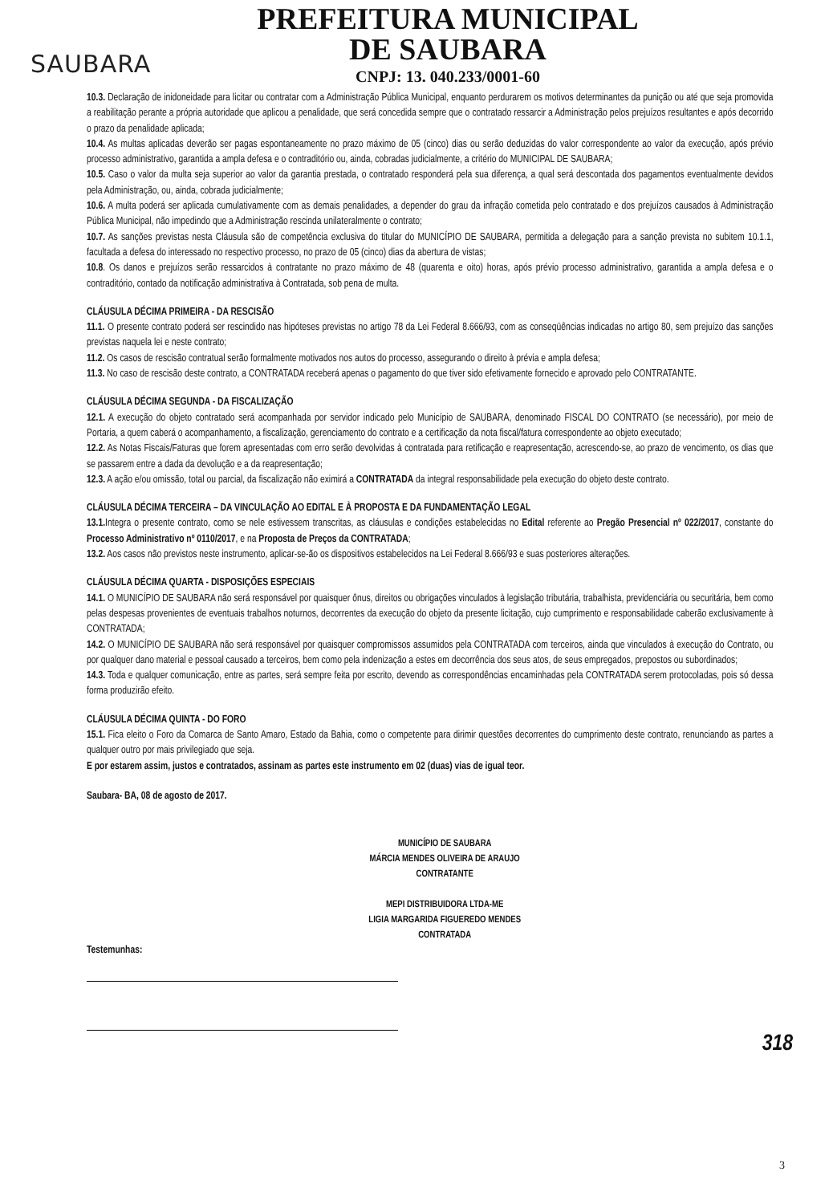SAUBARA
PREFEITURA MUNICIPAL
DE SAUBARA
CNPJ: 13. 040.233/0001-60
10.3. Declaração de inidoneidade para licitar ou contratar com a Administração Pública Municipal, enquanto perdurarem os motivos determinantes da punição ou até que seja promovida a reabilitação perante a própria autoridade que aplicou a penalidade, que será concedida sempre que o contratado ressarcir a Administração pelos prejuízos resultantes e após decorrido o prazo da penalidade aplicada;
10.4. As multas aplicadas deverão ser pagas espontaneamente no prazo máximo de 05 (cinco) dias ou serão deduzidas do valor correspondente ao valor da execução, após prévio processo administrativo, garantida a ampla defesa e o contraditório ou, ainda, cobradas judicialmente, a critério do MUNICIPAL DE SAUBARA;
10.5. Caso o valor da multa seja superior ao valor da garantia prestada, o contratado responderá pela sua diferença, a qual será descontada dos pagamentos eventualmente devidos pela Administração, ou, ainda, cobrada judicialmente;
10.6. A multa poderá ser aplicada cumulativamente com as demais penalidades, a depender do grau da infração cometida pelo contratado e dos prejuízos causados à Administração Pública Municipal, não impedindo que a Administração rescinda unilateralmente o contrato;
10.7. As sanções previstas nesta Cláusula são de competência exclusiva do titular do MUNICÍPIO DE SAUBARA, permitida a delegação para a sanção prevista no subitem 10.1.1, facultada a defesa do interessado no respectivo processo, no prazo de 05 (cinco) dias da abertura de vistas;
10.8. Os danos e prejuízos serão ressarcidos à contratante no prazo máximo de 48 (quarenta e oito) horas, após prévio processo administrativo, garantida a ampla defesa e o contraditório, contado da notificação administrativa à Contratada, sob pena de multa.
CLÁUSULA DÉCIMA PRIMEIRA - DA RESCISÃO
11.1. O presente contrato poderá ser rescindido nas hipóteses previstas no artigo 78 da Lei Federal 8.666/93, com as conseqüências indicadas no artigo 80, sem prejuízo das sanções previstas naquela lei e neste contrato;
11.2. Os casos de rescisão contratual serão formalmente motivados nos autos do processo, assegurando o direito à prévia e ampla defesa;
11.3. No caso de rescisão deste contrato, a CONTRATADA receberá apenas o pagamento do que tiver sido efetivamente fornecido e aprovado pelo CONTRATANTE.
CLÁUSULA DÉCIMA SEGUNDA - DA FISCALIZAÇÃO
12.1. A execução do objeto contratado será acompanhada por servidor indicado pelo Município de SAUBARA, denominado FISCAL DO CONTRATO (se necessário), por meio de Portaria, a quem caberá o acompanhamento, a fiscalização, gerenciamento do contrato e a certificação da nota fiscal/fatura correspondente ao objeto executado;
12.2. As Notas Fiscais/Faturas que forem apresentadas com erro serão devolvidas à contratada para retificação e reapresentação, acrescendo-se, ao prazo de vencimento, os dias que se passarem entre a dada da devolução e a da reapresentação;
12.3. A ação e/ou omissão, total ou parcial, da fiscalização não eximirá a CONTRATADA da integral responsabilidade pela execução do objeto deste contrato.
CLÁUSULA DÉCIMA TERCEIRA – DA VINCULAÇÃO AO EDITAL E À PROPOSTA E DA FUNDAMENTAÇÃO LEGAL
13.1. Integra o presente contrato, como se nele estivessem transcritas, as cláusulas e condições estabelecidas no Edital referente ao Pregão Presencial nº 022/2017, constante do Processo Administrativo nº 0110/2017, e na Proposta de Preços da CONTRATADA;
13.2. Aos casos não previstos neste instrumento, aplicar-se-ão os dispositivos estabelecidos na Lei Federal 8.666/93 e suas posteriores alterações.
CLÁUSULA DÉCIMA QUARTA - DISPOSIÇÕES ESPECIAIS
14.1. O MUNICÍPIO DE SAUBARA não será responsável por quaisquer ônus, direitos ou obrigações vinculados à legislação tributária, trabalhista, previdenciária ou securitária, bem como pelas despesas provenientes de eventuais trabalhos noturnos, decorrentes da execução do objeto da presente licitação, cujo cumprimento e responsabilidade caberão exclusivamente à CONTRATADA;
14.2. O MUNICÍPIO DE SAUBARA não será responsável por quaisquer compromissos assumidos pela CONTRATADA com terceiros, ainda que vinculados à execução do Contrato, ou por qualquer dano material e pessoal causado a terceiros, bem como pela indenização a estes em decorrência dos seus atos, de seus empregados, prepostos ou subordinados;
14.3. Toda e qualquer comunicação, entre as partes, será sempre feita por escrito, devendo as correspondências encaminhadas pela CONTRATADA serem protocoladas, pois só dessa forma produzirão efeito.
CLÁUSULA DÉCIMA QUINTA - DO FORO
15.1. Fica eleito o Foro da Comarca de Santo Amaro, Estado da Bahia, como o competente para dirimir questões decorrentes do cumprimento deste contrato, renunciando as partes a qualquer outro por mais privilegiado que seja.
E por estarem assim, justos e contratados, assinam as partes este instrumento em 02 (duas) vias de igual teor.
Saubara- BA, 08 de agosto de 2017.
MUNICÍPIO DE SAUBARA
MÁRCIA MENDES OLIVEIRA DE ARAUJO
CONTRATANTE
MEPI DISTRIBUIDORA LTDA-ME
LIGIA MARGARIDA FIGUEREDO MENDES
CONTRATADA
Testemunhas:
318
3